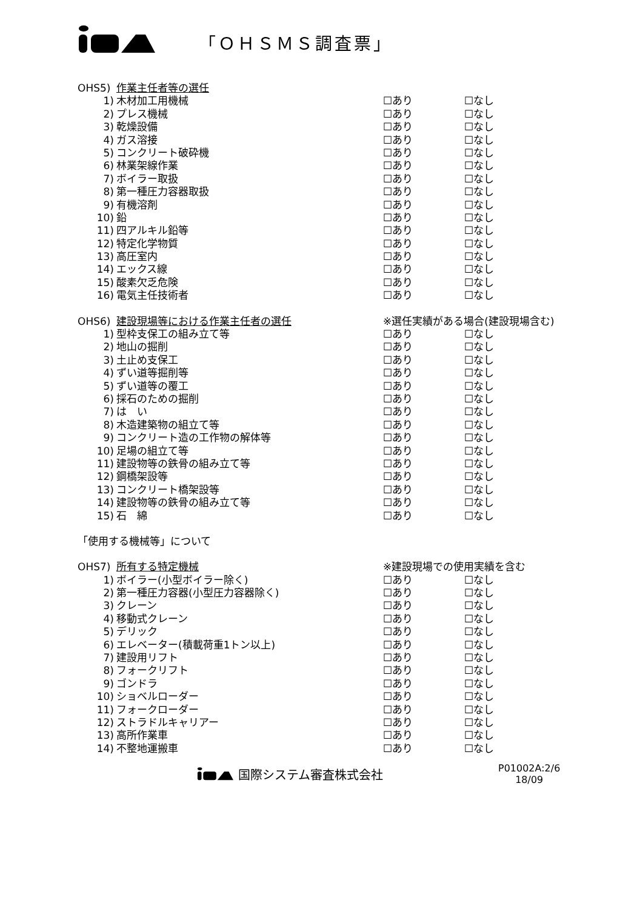「ＯＨＳＭＳ調査票」
OHS5) 作業主任者等の選任
1) 木材加工用機械 ☐あり ☐なし
2) プレス機械 ☐あり ☐なし
3) 乾燥設備 ☐あり ☐なし
4) ガス溶接 ☐あり ☐なし
5) コンクリート破砕機 ☐あり ☐なし
6) 林業架線作業 ☐あり ☐なし
7) ボイラー取扱 ☐あり ☐なし
8) 第一種圧力容器取扱 ☐あり ☐なし
9) 有機溶剤 ☐あり ☐なし
10) 鉛 ☐あり ☐なし
11) 四アルキル鉛等 ☐あり ☐なし
12) 特定化学物質 ☐あり ☐なし
13) 高圧室内 ☐あり ☐なし
14) エックス線 ☐あり ☐なし
15) 酸素欠乏危険 ☐あり ☐なし
16) 電気主任技術者 ☐あり ☐なし
OHS6) 建設現場等における作業主任者の選任 ※選任実績がある場合(建設現場含む)
1) 型枠支保工の組み立て等 ☐あり ☐なし
2) 地山の掘削 ☐あり ☐なし
3) 土止め支保工 ☐あり ☐なし
4) ずい道等掘削等 ☐あり ☐なし
5) ずい道等の覆工 ☐あり ☐なし
6) 採石のための掘削 ☐あり ☐なし
7) は　い ☐あり ☐なし
8) 木造建築物の組立て等 ☐あり ☐なし
9) コンクリート造の工作物の解体等 ☐あり ☐なし
10) 足場の組立て等 ☐あり ☐なし
11) 建設物等の鉄骨の組み立て等 ☐あり ☐なし
12) 鋼橋架設等 ☐あり ☐なし
13) コンクリート橋架設等 ☐あり ☐なし
14) 建設物等の鉄骨の組み立て等 ☐あり ☐なし
15) 石　綿 ☐あり ☐なし
「使用する機械等」について
OHS7) 所有する特定機械 ※建設現場での使用実績を含む
1) ボイラー(小型ボイラー除く) ☐あり ☐なし
2) 第一種圧力容器(小型圧力容器除く) ☐あり ☐なし
3) クレーン ☐あり ☐なし
4) 移動式クレーン ☐あり ☐なし
5) デリック ☐あり ☐なし
6) エレベーター(積載荷重1トン以上) ☐あり ☐なし
7) 建設用リフト ☐あり ☐なし
8) フォークリフト ☐あり ☐なし
9) ゴンドラ ☐あり ☐なし
10) ショベルローダー ☐あり ☐なし
11) フォークローダー ☐あり ☐なし
12) ストラドルキャリアー ☐あり ☐なし
13) 高所作業車 ☐あり ☐なし
14) 不整地運搬車 ☐あり ☐なし
国際システム審査株式会社
P01002A:2/6
18/09